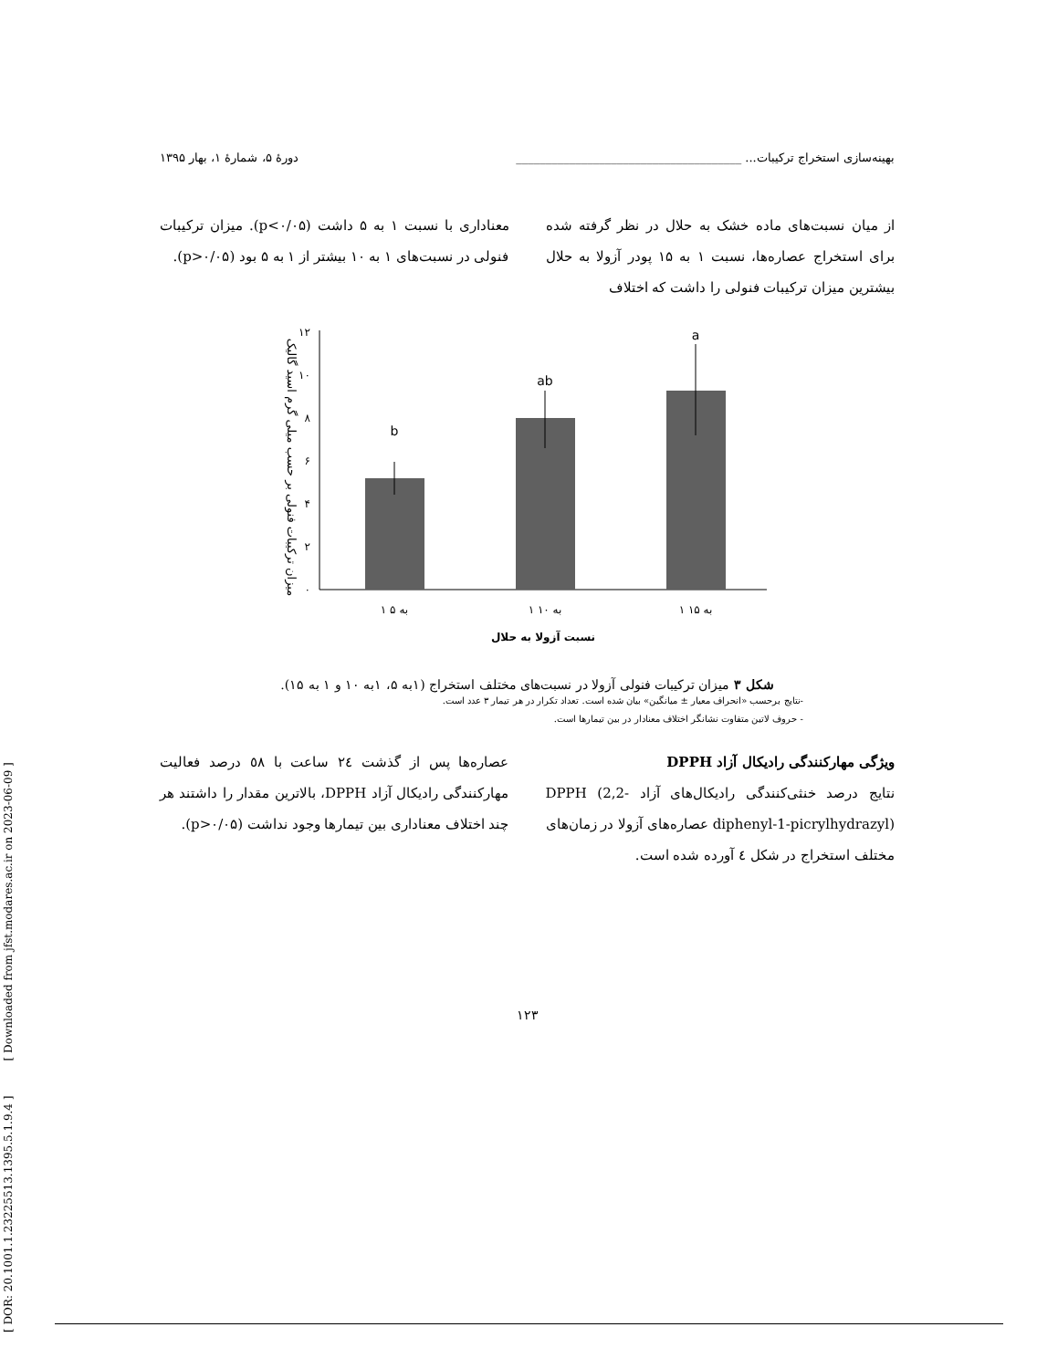[ DOR: 20.1001.1.23225513.1395.5.1.9.4 ] [ Downloaded from jfst.modares.ac.ir on 2023-06-09 ]
بهینه‌سازی استخراج ترکیبات... ______________________________________ دورهٔ ۵، شمارهٔ ۱، بهار ۱۳۹۵
از میان نسبت‌های ماده خشک به حلال در نظر گرفته شده برای استخراج عصاره‌ها، نسبت ۱ به ۱۵ پودر آزولا به حلال بیشترین میزان ترکیبات فنولی را داشت که اختلاف
معناداری با نسبت ۱ به ۵ داشت (p<۰/۰۵). میزان ترکیبات فنولی در نسبت‌های ۱ به ۱۰ بیشتر از ۱ به ۵ بود (p>۰/۰۵).
میزان ترکیبات فنولی بر حسب میلی گرم اسید گالیک
۰
۲
۴
۶
۸
۱۰
۱۲
b
ab
a
۱ به ۵
۱ به ۱۰
۱ به ۱۵
نسبت آزولا به حلال
شکل ۳ میزان ترکیبات فنولی آزولا در نسبت‌های مختلف استخراج (۱به ۵، ۱به ۱۰ و ۱ به ۱۵).
-نتایج برحسب «انحراف معیار ± میانگین» بیان شده است. تعداد تکرار در هر تیمار ۳ عدد است.
- حروف لاتین متفاوت نشانگر اختلاف معنادار در بین تیمارها است.
ویژگی مهارکنندگی رادیکال آزاد DPPH
نتایج درصد خنثی‌کنندگی رادیکال‌های آزاد DPPH (2,2-diphenyl-1-picrylhydrazyl) عصاره‌های آزولا در زمان‌های مختلف استخراج در شکل ٤ آورده شده است.
عصاره‌ها پس از گذشت ٢٤ ساعت با ٥٨ درصد فعالیت مهارکنندگی رادیکال آزاد DPPH، بالاترین مقدار را داشتند هر چند اختلاف معناداری بین تیمارها وجود نداشت (p>۰/۰۵).
۱۲۳